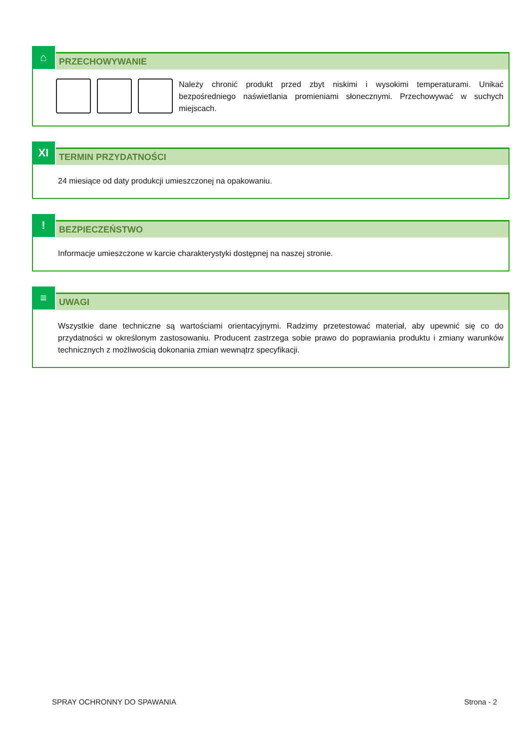⌂
PRZECHOWYWANIE
Należy chronić produkt przed zbyt niskimi i wysokimi temperaturami. Unikać bezpośredniego naświetlania promieniami słonecznymi. Przechowywać w suchych miejscach.
XI
TERMIN PRZYDATNOŚCI
24 miesiące od daty produkcji umieszczonej na opakowaniu.
!
BEZPIECZEŃSTWO
Informacje umieszczone w karcie charakterystyki dostępnej na naszej stronie.
≡
UWAGI
Wszystkie dane techniczne są wartościami orientacyjnymi. Radzimy przetestować materiał, aby upewnić się co do przydatności w określonym zastosowaniu. Producent zastrzega sobie prawo do poprawiania produktu i zmiany warunków technicznych z możliwością dokonania zmian wewnątrz specyfikacji.
SPRAY OCHRONNY DO SPAWANIA Strona - 2